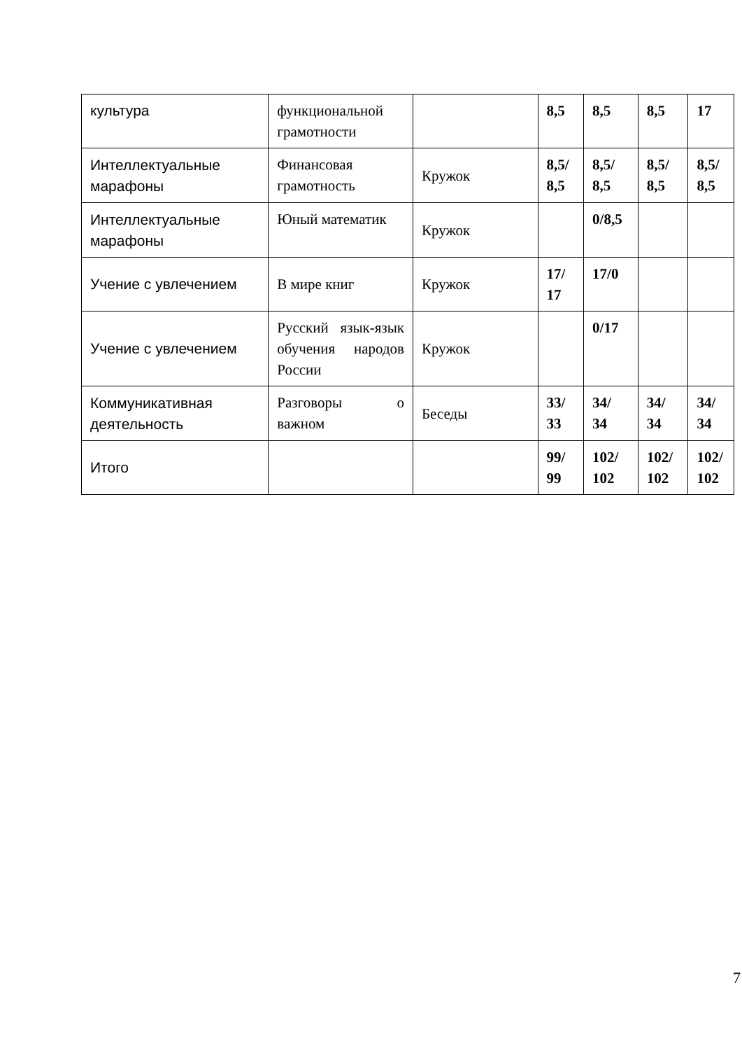| культура | функциональной грамотности | | 8,5 | 8,5 | 8,5 | 17 |
| Интеллектуальные марафоны | Финансовая грамотность | Кружок | 8,5/ 8,5 | 8,5/ 8,5 | 8,5/ 8,5 | 8,5/ 8,5 |
| Интеллектуальные марафоны | Юный математик | Кружок | | 0/8,5 | | |
| Учение с увлечением | В мире книг | Кружок | 17/ 17 | 17/0 | | |
| Учение с увлечением | Русский язык-язык обучения народов России | Кружок | | 0/17 | | |
| Коммуникативная деятельность | Разговоры о важном | Беседы | 33/ 33 | 34/ 34 | 34/ 34 | 34/ 34 |
| Итого | | | 99/ 99 | 102/ 102 | 102/ 102 | 102/ 102 |
7